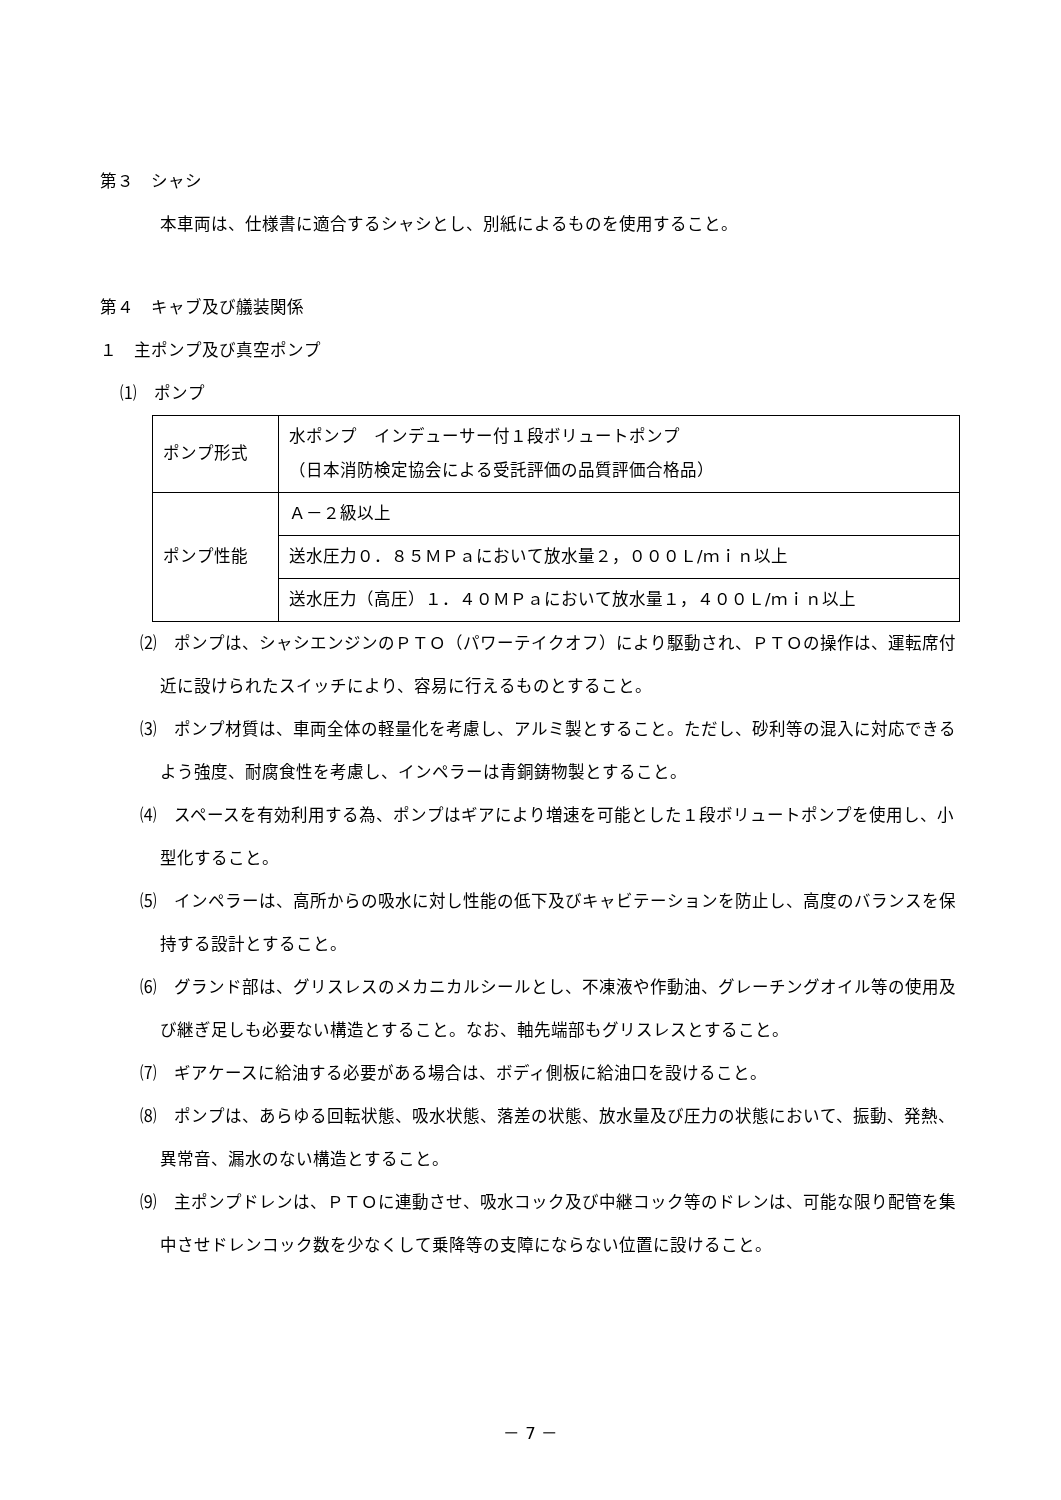第３　シャシ
本車両は、仕様書に適合するシャシとし、別紙によるものを使用すること。
第４　キャブ及び艤装関係
１　主ポンプ及び真空ポンプ
⑴　ポンプ
| ポンプ形式 | 水ポンプ インデューサー付１段ボリュートポンプ （日本消防検定協会による受託評価の品質評価合格品） |
| ポンプ性能 | Ａ－２級以上 |
| | 送水圧力０．８５ＭＰａにおいて放水量２，０００Ｌ/ｍｉｎ以上 |
| | 送水圧力（高圧）１．４０ＭＰａにおいて放水量１，４００Ｌ/ｍｉｎ以上 |
⑵　ポンプは、シャシエンジンのＰＴＯ（パワーテイクオフ）により駆動され、ＰＴＯの操作は、運転席付近に設けられたスイッチにより、容易に行えるものとすること。
⑶　ポンプ材質は、車両全体の軽量化を考慮し、アルミ製とすること。ただし、砂利等の混入に対応できるよう強度、耐腐食性を考慮し、インペラーは青銅鋳物製とすること。
⑷　スペースを有効利用する為、ポンプはギアにより増速を可能とした１段ボリュートポンプを使用し、小型化すること。
⑸　インペラーは、高所からの吸水に対し性能の低下及びキャビテーションを防止し、高度のバランスを保持する設計とすること。
⑹　グランド部は、グリスレスのメカニカルシールとし、不凍液や作動油、グレーチングオイル等の使用及び継ぎ足しも必要ない構造とすること。なお、軸先端部もグリスレスとすること。
⑺　ギアケースに給油する必要がある場合は、ボディ側板に給油口を設けること。
⑻　ポンプは、あらゆる回転状態、吸水状態、落差の状態、放水量及び圧力の状態において、振動、発熱、異常音、漏水のない構造とすること。
⑼　主ポンプドレンは、ＰＴＯに連動させ、吸水コック及び中継コック等のドレンは、可能な限り配管を集中させドレンコック数を少なくして乗降等の支障にならない位置に設けること。
－ 7 －